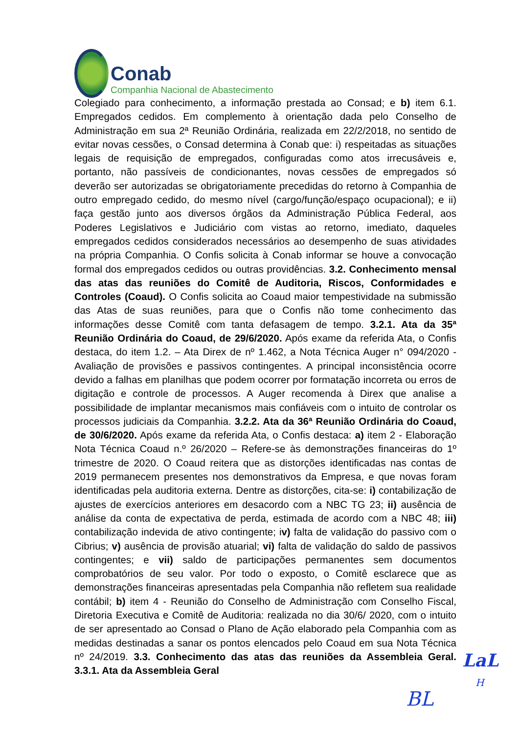Conab
Companhia Nacional de Abastecimento
Colegiado para conhecimento, a informação prestada ao Consad; e b) item 6.1. Empregados cedidos. Em complemento à orientação dada pelo Conselho de Administração em sua 2ª Reunião Ordinária, realizada em 22/2/2018, no sentido de evitar novas cessões, o Consad determina à Conab que: i) respeitadas as situações legais de requisição de empregados, configuradas como atos irrecusáveis e, portanto, não passíveis de condicionantes, novas cessões de empregados só deverão ser autorizadas se obrigatoriamente precedidas do retorno à Companhia de outro empregado cedido, do mesmo nível (cargo/função/espaço ocupacional); e ii) faça gestão junto aos diversos órgãos da Administração Pública Federal, aos Poderes Legislativos e Judiciário com vistas ao retorno, imediato, daqueles empregados cedidos considerados necessários ao desempenho de suas atividades na própria Companhia. O Confis solicita à Conab informar se houve a convocação formal dos empregados cedidos ou outras providências. 3.2. Conhecimento mensal das atas das reuniões do Comitê de Auditoria, Riscos, Conformidades e Controles (Coaud). O Confis solicita ao Coaud maior tempestividade na submissão das Atas de suas reuniões, para que o Confis não tome conhecimento das informações desse Comitê com tanta defasagem de tempo. 3.2.1. Ata da 35ª Reunião Ordinária do Coaud, de 29/6/2020. Após exame da referida Ata, o Confis destaca, do item 1.2. – Ata Direx de nº 1.462, a Nota Técnica Auger n° 094/2020 - Avaliação de provisões e passivos contingentes. A principal inconsistência ocorre devido a falhas em planilhas que podem ocorrer por formatação incorreta ou erros de digitação e controle de processos. A Auger recomenda à Direx que analise a possibilidade de implantar mecanismos mais confiáveis com o intuito de controlar os processos judiciais da Companhia. 3.2.2. Ata da 36ª Reunião Ordinária do Coaud, de 30/6/2020. Após exame da referida Ata, o Confis destaca: a) item 2 - Elaboração Nota Técnica Coaud n.º 26/2020 – Refere-se às demonstrações financeiras do 1º trimestre de 2020. O Coaud reitera que as distorções identificadas nas contas de 2019 permanecem presentes nos demonstrativos da Empresa, e que novas foram identificadas pela auditoria externa. Dentre as distorções, cita-se: i) contabilização de ajustes de exercícios anteriores em desacordo com a NBC TG 23; ii) ausência de análise da conta de expectativa de perda, estimada de acordo com a NBC 48; iii) contabilização indevida de ativo contingente; iv) falta de validação do passivo com o Cibrius; v) ausência de provisão atuarial; vi) falta de validação do saldo de passivos contingentes; e vii) saldo de participações permanentes sem documentos comprobatórios de seu valor. Por todo o exposto, o Comitê esclarece que as demonstrações financeiras apresentadas pela Companhia não refletem sua realidade contábil; b) item 4 - Reunião do Conselho de Administração com Conselho Fiscal, Diretoria Executiva e Comitê de Auditoria: realizada no dia 30/6/ 2020, com o intuito de ser apresentado ao Consad o Plano de Ação elaborado pela Companhia com as medidas destinadas a sanar os pontos elencados pelo Coaud em sua Nota Técnica nº 24/2019. 3.3. Conhecimento das atas das reuniões da Assembleia Geral. 3.3.1. Ata da Assembleia Geral
LaL
H
BL